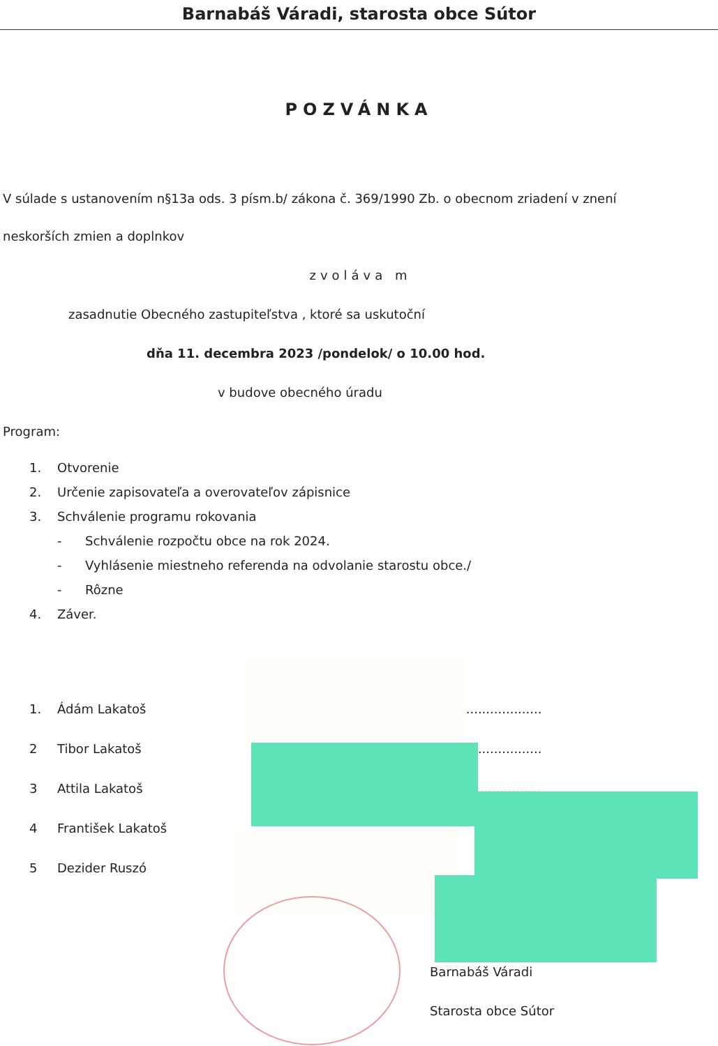Barnabáš Váradi, starosta obce Sútor
POZVÁNKA
V súlade s ustanovením n§13a ods. 3 písm.b/ zákona č. 369/1990 Zb. o obecnom zriadení v znení
neskorších zmien a doplnkov
zvoláva m
zasadnutie Obecného zastupiteľstva , ktoré sa uskutoční
dňa 11. decembra 2023 /pondelok/ o 10.00 hod.
v budove obecného úradu
Program:
1. Otvorenie
2. Určenie zapisovateľa a overovateľov zápisnice
3. Schválenie programu rokovania
- Schválenie rozpočtu obce na rok 2024.
- Vyhlásenie miestneho referenda na odvolanie starostu obce./
- Rôzne
4. Záver.
1. Ádám Lakatoš....................
2 Tibor Lakatoš....................
3 Attila Lakatoš................
4 František Lakatoš
5 Dezider Ruszó
Barnabáš Váradi
Starosta obce Sútor